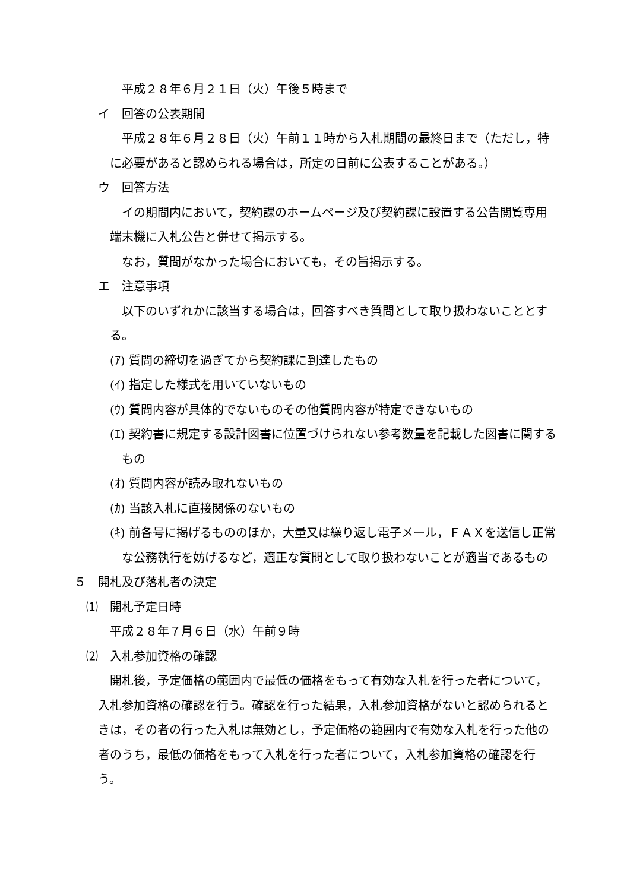平成２８年６月２１日（火）午後５時まで
イ　回答の公表期間
平成２８年６月２８日（火）午前１１時から入札期間の最終日まで（ただし，特に必要があると認められる場合は，所定の日前に公表することがある。）
ウ　回答方法
イの期間内において，契約課のホームページ及び契約課に設置する公告閲覧専用端末機に入札公告と併せて掲示する。
なお，質問がなかった場合においても，その旨掲示する。
エ　注意事項
以下のいずれかに該当する場合は，回答すべき質問として取り扱わないこととする。
(ｱ) 質問の締切を過ぎてから契約課に到達したもの
(ｲ) 指定した様式を用いていないもの
(ｳ) 質問内容が具体的でないものその他質問内容が特定できないもの
(ｴ) 契約書に規定する設計図書に位置づけられない参考数量を記載した図書に関するもの
(ｵ) 質問内容が読み取れないもの
(ｶ) 当該入札に直接関係のないもの
(ｷ) 前各号に掲げるもののほか，大量又は繰り返し電子メール，ＦＡＸを送信し正常な公務執行を妨げるなど，適正な質問として取り扱わないことが適当であるもの
５　開札及び落札者の決定
⑴　開札予定日時
平成２８年７月６日（水）午前９時
⑵　入札参加資格の確認
開札後，予定価格の範囲内で最低の価格をもって有効な入札を行った者について，入札参加資格の確認を行う。確認を行った結果，入札参加資格がないと認められるときは，その者の行った入札は無効とし，予定価格の範囲内で有効な入札を行った他の者のうち，最低の価格をもって入札を行った者について，入札参加資格の確認を行う。